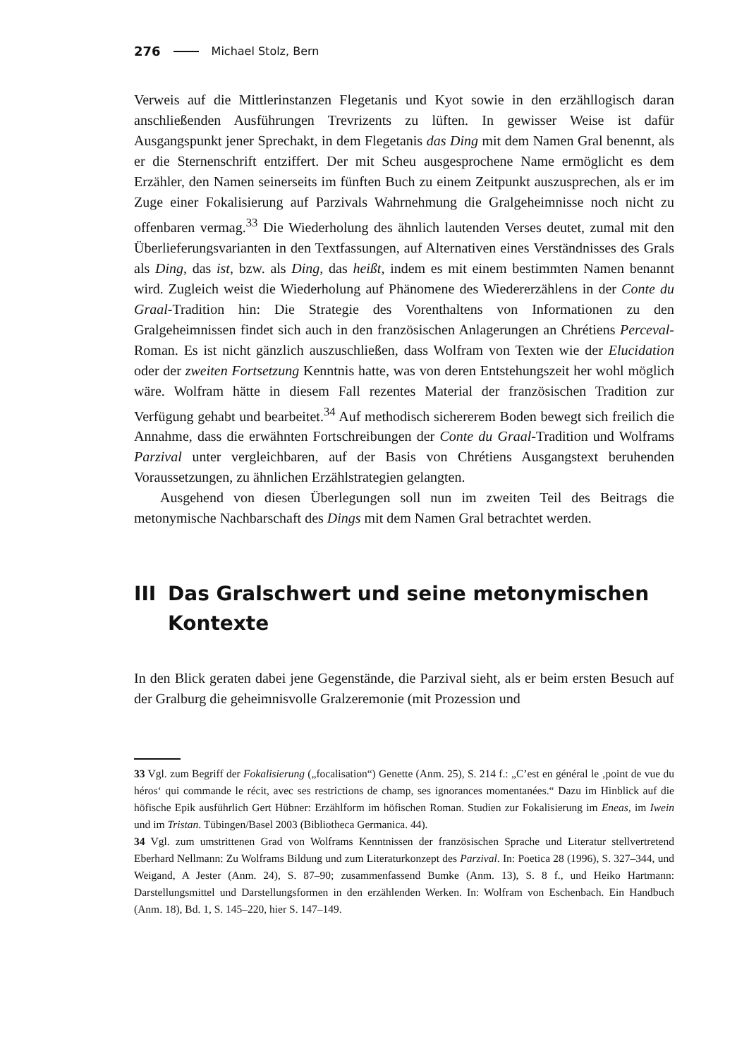276 Michael Stolz, Bern
Verweis auf die Mittlerinstanzen Flegetanis und Kyot sowie in den erzähllogisch daran anschließenden Ausführungen Trevrizents zu lüften. In gewisser Weise ist dafür Ausgangspunkt jener Sprechakt, in dem Flegetanis das Ding mit dem Namen Gral benennt, als er die Sternenschrift entziffert. Der mit Scheu ausgesprochene Name ermöglicht es dem Erzähler, den Namen seinerseits im fünften Buch zu einem Zeitpunkt auszusprechen, als er im Zuge einer Fokalisierung auf Parzivals Wahrnehmung die Gralgeheimnisse noch nicht zu offenbaren vermag.<sup>33</sup> Die Wiederholung des ähnlich lautenden Verses deutet, zumal mit den Überlieferungsvarianten in den Textfassungen, auf Alternativen eines Verständnisses des Grals als Ding, das ist, bzw. als Ding, das heißt, indem es mit einem bestimmten Namen benannt wird. Zugleich weist die Wiederholung auf Phänomene des Wiedererzählens in der Conte du Graal-Tradition hin: Die Strategie des Vorenthaltens von Informationen zu den Gralgeheimnissen findet sich auch in den französischen Anlagerungen an Chrétiens Perceval-Roman. Es ist nicht gänzlich auszuschließen, dass Wolfram von Texten wie der Elucidation oder der zweiten Fortsetzung Kenntnis hatte, was von deren Entstehungszeit her wohl möglich wäre. Wolfram hätte in diesem Fall rezentes Material der französischen Tradition zur Verfügung gehabt und bearbeitet.<sup>34</sup> Auf methodisch sichererem Boden bewegt sich freilich die Annahme, dass die erwähnten Fortschreibungen der Conte du Graal-Tradition und Wolframs Parzival unter vergleichbaren, auf der Basis von Chrétiens Ausgangstext beruhenden Voraussetzungen, zu ähnlichen Erzählstrategien gelangten.
Ausgehend von diesen Überlegungen soll nun im zweiten Teil des Beitrags die metonymische Nachbarschaft des Dings mit dem Namen Gral betrachtet werden.
III
Das Gralschwert und seine metonymischen Kontexte
In den Blick geraten dabei jene Gegenstände, die Parzival sieht, als er beim ersten Besuch auf der Gralburg die geheimnisvolle Gralzeremonie (mit Prozession und
33 Vgl. zum Begriff der Fokalisierung („focalisation“) Genette (Anm. 25), S. 214 f.: „C’est en général le ‚point de vue du héros‘ qui commande le récit, avec ses restrictions de champ, ses ignorances momentanées.“ Dazu im Hinblick auf die höfische Epik ausführlich Gert Hübner: Erzählform im höfischen Roman. Studien zur Fokalisierung im Eneas, im Iwein und im Tristan. Tübingen/Basel 2003 (Bibliotheca Germanica. 44).
34 Vgl. zum umstrittenen Grad von Wolframs Kenntnissen der französischen Sprache und Literatur stellvertretend Eberhard Nellmann: Zu Wolframs Bildung und zum Literaturkonzept des Parzival. In: Poetica 28 (1996), S. 327–344, und Weigand, A Jester (Anm. 24), S. 87–90; zusammenfassend Bumke (Anm. 13), S. 8 f., und Heiko Hartmann: Darstellungsmittel und Darstellungsformen in den erzählenden Werken. In: Wolfram von Eschenbach. Ein Handbuch (Anm. 18), Bd. 1, S. 145–220, hier S. 147–149.